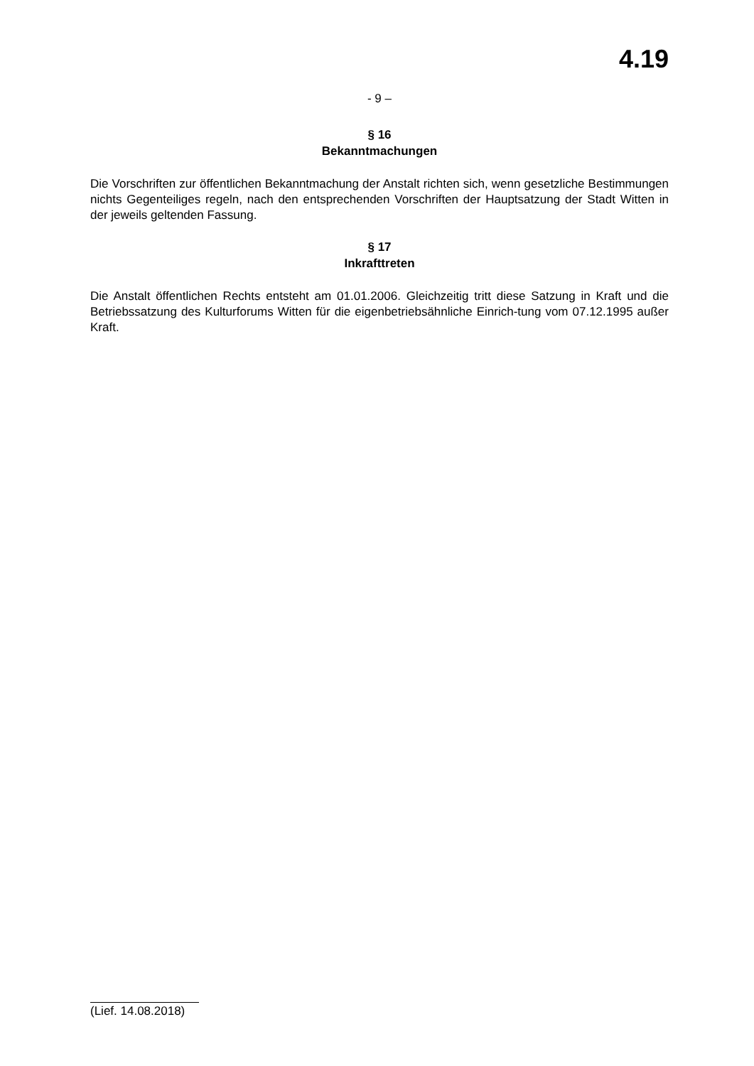4.19
- 9 –
§ 16
Bekanntmachungen
Die Vorschriften zur öffentlichen Bekanntmachung der Anstalt richten sich, wenn gesetzliche Bestimmungen nichts Gegenteiliges regeln, nach den entsprechenden Vorschriften der Hauptsatzung der Stadt Witten in der jeweils geltenden Fassung.
§ 17
Inkrafttreten
Die Anstalt öffentlichen Rechts entsteht am 01.01.2006. Gleichzeitig tritt diese Satzung in Kraft und die Betriebssatzung des Kulturforums Witten für die eigenbetriebsähnliche Einrich-tung vom 07.12.1995 außer Kraft.
(Lief. 14.08.2018)